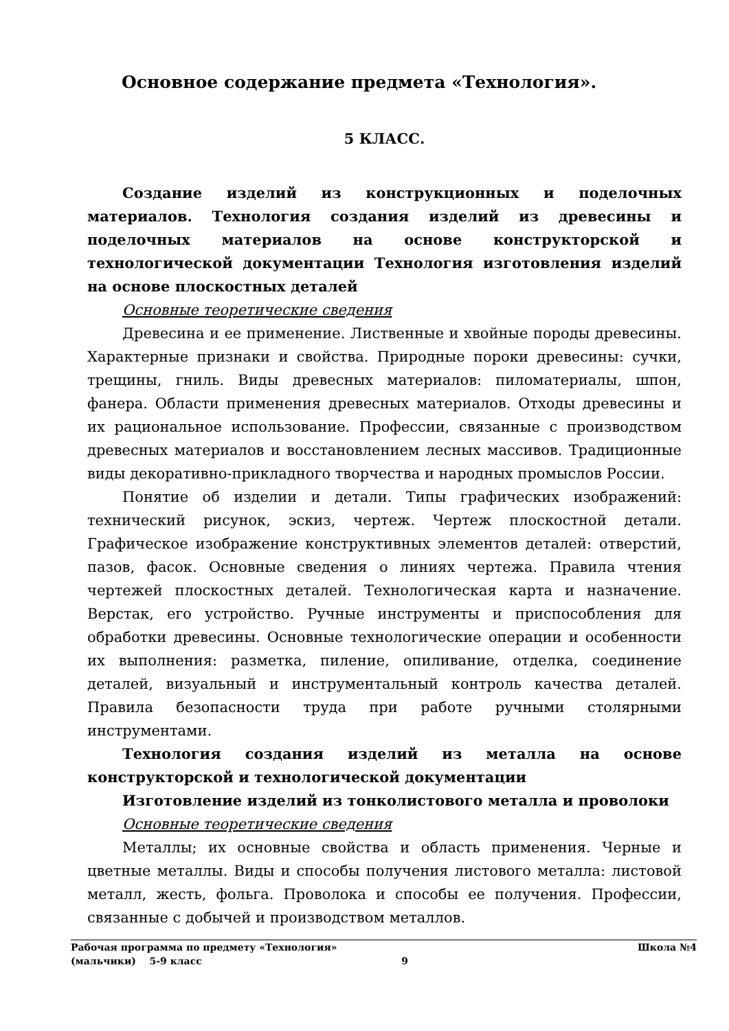Основное содержание предмета «Технология».
5 КЛАСС.
Создание изделий из конструкционных и поделочных материалов. Технология создания изделий из древесины и поделочных материалов на основе конструкторской и технологической документации Технология изготовления изделий на основе плоскостных деталей
Основные теоретические сведения
Древесина и ее применение. Лиственные и хвойные породы древесины. Характерные признаки и свойства. Природные пороки древесины: сучки, трещины, гниль. Виды древесных материалов: пиломатериалы, шпон, фанера. Области применения древесных материалов. Отходы древесины и их рациональное использование. Профессии, связанные с производством древесных материалов и восстановлением лесных массивов. Традиционные виды декоративно-прикладного творчества и народных промыслов России.
Понятие об изделии и детали. Типы графических изображений: технический рисунок, эскиз, чертеж. Чертеж плоскостной детали. Графическое изображение конструктивных элементов деталей: отверстий, пазов, фасок. Основные сведения о линиях чертежа. Правила чтения чертежей плоскостных деталей. Технологическая карта и назначение. Верстак, его устройство. Ручные инструменты и приспособления для обработки древесины. Основные технологические операции и особенности их выполнения: разметка, пиление, опиливание, отделка, соединение деталей, визуальный и инструментальный контроль качества деталей. Правила безопасности труда при работе ручными столярными инструментами.
Технология создания изделий из металла на основе конструкторской и технологической документации
Изготовление изделий из тонколистового металла и проволоки
Основные теоретические сведения
Металлы; их основные свойства и область применения. Черные и цветные металлы. Виды и способы получения листового металла: листовой металл, жесть, фольга. Проволока и способы ее получения. Профессии, связанные с добычей и производством металлов.
Рабочая программа по предмету «Технология» Школа №4
(мальчики) 5-9 класс 9